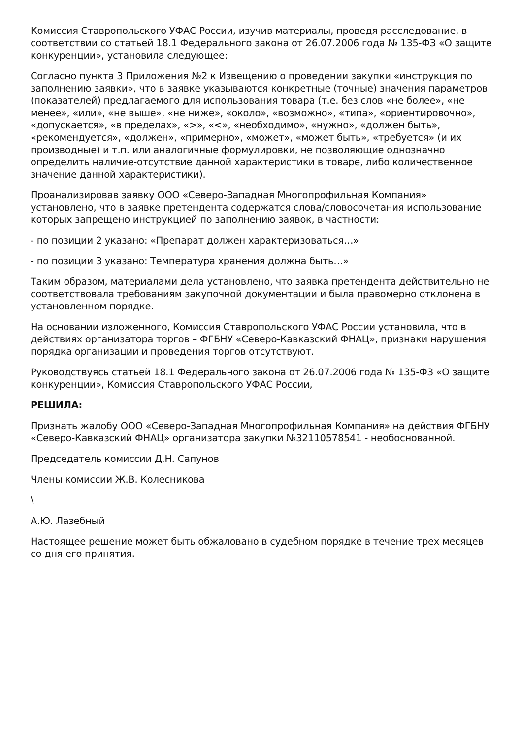Комиссия Ставропольского УФАС России, изучив материалы, проведя расследование, в соответствии со статьей 18.1 Федерального закона от 26.07.2006 года № 135-ФЗ «О защите конкуренции», установила следующее:
Согласно пункта 3 Приложения №2 к Извещению о проведении закупки «инструкция по заполнению заявки», что в заявке указываются конкретные (точные) значения параметров (показателей) предлагаемого для использования товара (т.е. без слов «не более», «не менее», «или», «не выше», «не ниже», «около», «возможно», «типа», «ориентировочно», «допускается», «в пределах», «>», «<», «необходимо», «нужно», «должен быть», «рекомендуется», «должен», «примерно», «может», «может быть», «требуется» (и их производные) и т.п. или аналогичные формулировки, не позволяющие однозначно определить наличие-отсутствие данной характеристики в товаре, либо количественное значение данной характеристики).
Проанализировав заявку ООО «Северо-Западная Многопрофильная Компания» установлено, что в заявке претендента содержатся слова/словосочетания использование которых запрещено инструкцией по заполнению заявок, в частности:
- по позиции 2 указано: «Препарат должен характеризоваться…»
- по позиции 3 указано: Температура хранения должна быть…»
Таким образом, материалами дела установлено, что заявка претендента действительно не соответствовала требованиям закупочной документации и была правомерно отклонена в установленном порядке.
На основании изложенного, Комиссия Ставропольского УФАС России установила, что в действиях организатора торгов – ФГБНУ «Северо-Кавказский ФНАЦ», признаки нарушения порядка организации и проведения торгов отсутствуют.
Руководствуясь статьей 18.1 Федерального закона от 26.07.2006 года № 135-ФЗ «О защите конкуренции», Комиссия Ставропольского УФАС России,
РЕШИЛА:
Признать жалобу ООО «Северо-Западная Многопрофильная Компания» на действия ФГБНУ «Северо-Кавказский ФНАЦ» организатора закупки №32110578541 - необоснованной.
Председатель комиссии Д.Н. Сапунов
Члены комиссии Ж.В. Колесникова
\
А.Ю. Лазебный
Настоящее решение может быть обжаловано в судебном порядке в течение трех месяцев со дня его принятия.